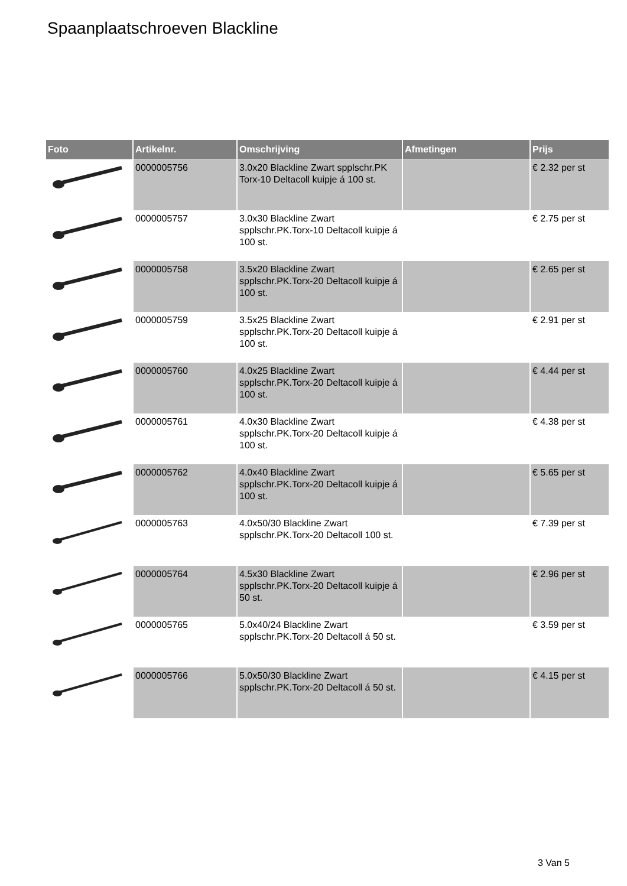Spaanplaatschroeven Blackline
| Foto | Artikelnr. | Omschrijving | Afmetingen | Prijs |
| --- | --- | --- | --- | --- |
| | 0000005756 | 3.0x20 Blackline Zwart spplschr.PK Torx-10 Deltacoll kuipje á 100 st. | | € 2.32 per st |
| | 0000005757 | 3.0x30 Blackline Zwart spplschr.PK.Torx-10 Deltacoll kuipje á 100 st. | | € 2.75 per st |
| | 0000005758 | 3.5x20 Blackline Zwart spplschr.PK.Torx-20 Deltacoll kuipje á 100 st. | | € 2.65 per st |
| | 0000005759 | 3.5x25 Blackline Zwart spplschr.PK.Torx-20 Deltacoll kuipje á 100 st. | | € 2.91 per st |
| | 0000005760 | 4.0x25 Blackline Zwart spplschr.PK.Torx-20 Deltacoll kuipje á 100 st. | | € 4.44 per st |
| | 0000005761 | 4.0x30 Blackline Zwart spplschr.PK.Torx-20 Deltacoll kuipje á 100 st. | | € 4.38 per st |
| | 0000005762 | 4.0x40 Blackline Zwart spplschr.PK.Torx-20 Deltacoll kuipje á 100 st. | | € 5.65 per st |
| | 0000005763 | 4.0x50/30 Blackline Zwart spplschr.PK.Torx-20 Deltacoll 100 st. | | € 7.39 per st |
| | 0000005764 | 4.5x30 Blackline Zwart spplschr.PK.Torx-20 Deltacoll kuipje á 50 st. | | € 2.96 per st |
| | 0000005765 | 5.0x40/24 Blackline Zwart spplschr.PK.Torx-20 Deltacoll á 50 st. | | € 3.59 per st |
| | 0000005766 | 5.0x50/30 Blackline Zwart spplschr.PK.Torx-20 Deltacoll á 50 st. | | € 4.15 per st |
3 Van 5